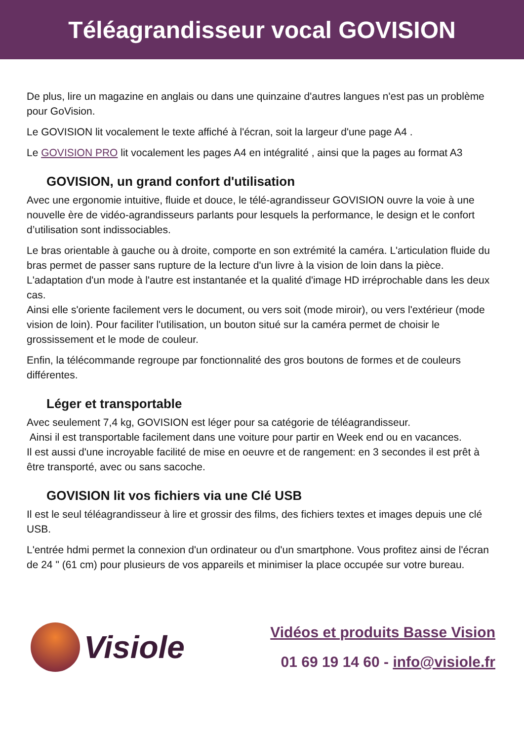Téléagrandisseur vocal GOVISION
De plus, lire un magazine en anglais ou dans une quinzaine d'autres langues n'est pas un problème pour GoVision.
Le GOVISION lit vocalement le texte affiché à l'écran, soit la largeur d'une page A4 .
Le GOVISION PRO lit vocalement les pages A4 en intégralité , ainsi que la pages au format A3
GOVISION, un grand confort d'utilisation
Avec une ergonomie intuitive, fluide et douce, le télé-agrandisseur GOVISION ouvre la voie à une nouvelle ère de vidéo-agrandisseurs parlants pour lesquels la performance, le design et le confort d’utilisation sont indissociables.
Le bras orientable à gauche ou à droite, comporte en son extrémité la caméra. L'articulation fluide du bras permet de passer sans rupture de la lecture d'un livre à la vision de loin dans la pièce. L'adaptation d'un mode à l'autre est instantanée et la qualité d'image HD irréprochable dans les deux cas.
Ainsi elle s'oriente facilement vers le document, ou vers soit (mode miroir), ou vers l'extérieur (mode vision de loin). Pour faciliter l'utilisation, un bouton situé sur la caméra permet de choisir le grossissement et le mode de couleur.
Enfin, la télécommande regroupe par fonctionnalité des gros boutons de formes et de couleurs différentes.
Léger et transportable
Avec seulement 7,4 kg, GOVISION est léger pour sa catégorie de téléagrandisseur.
Ainsi il est transportable facilement dans une voiture pour partir en Week end ou en vacances.
Il est aussi d'une incroyable facilité de mise en oeuvre et de rangement: en 3 secondes il est prêt à être transporté, avec ou sans sacoche.
GOVISION lit vos fichiers via une Clé USB
Il est le seul téléagrandisseur à lire et grossir des films, des fichiers textes et images depuis une clé USB.
L'entrée hdmi permet la connexion d'un ordinateur ou d'un smartphone. Vous profitez ainsi de l'écran de 24 " (61 cm) pour plusieurs de vos appareils et minimiser la place occupée sur votre bureau.
Visiole
Vidéos et produits Basse Vision
01 69 19 14 60 - info@visiole.fr